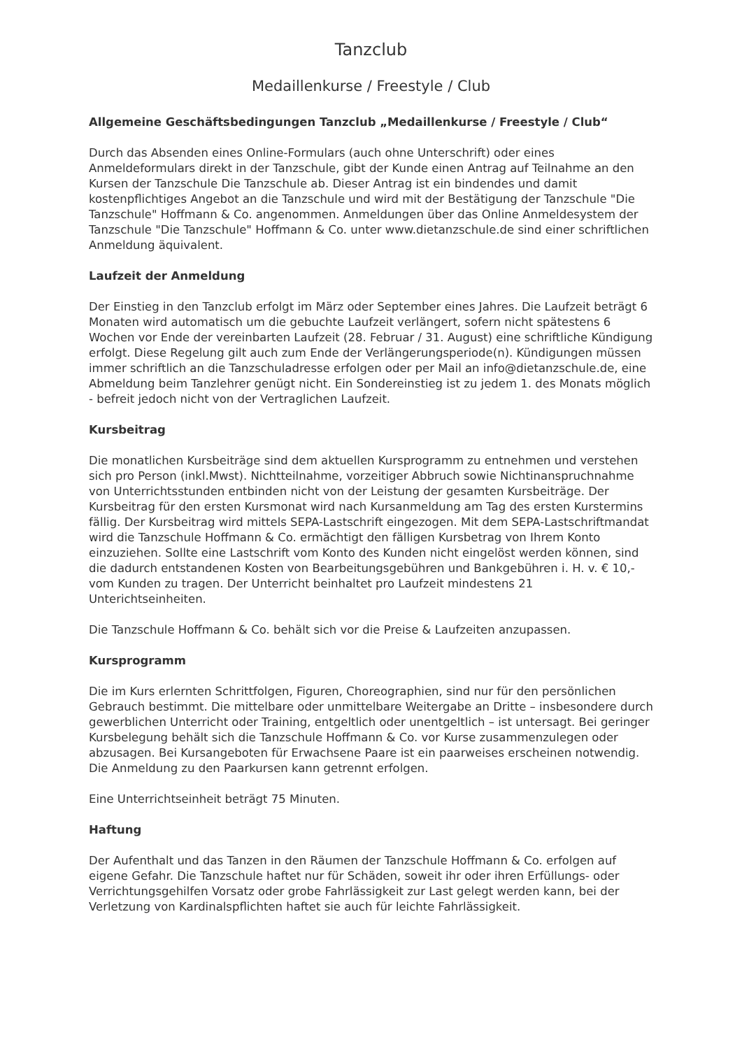Tanzclub
Medaillenkurse / Freestyle / Club
Allgemeine Geschäftsbedingungen Tanzclub „Medaillenkurse / Freestyle / Club“
Durch das Absenden eines Online-Formulars (auch ohne Unterschrift) oder eines Anmeldeformulars direkt in der Tanzschule, gibt der Kunde einen Antrag auf Teilnahme an den Kursen der Tanzschule Die Tanzschule ab. Dieser Antrag ist ein bindendes und damit kostenpflichtiges Angebot an die Tanzschule und wird mit der Bestätigung der Tanzschule "Die Tanzschule" Hoffmann & Co. angenommen. Anmeldungen über das Online Anmeldesystem der Tanzschule "Die Tanzschule" Hoffmann & Co. unter www.dietanzschule.de sind einer schriftlichen Anmeldung äquivalent.
Laufzeit der Anmeldung
Der Einstieg in den Tanzclub erfolgt im März oder September eines Jahres. Die Laufzeit beträgt 6 Monaten wird automatisch um die gebuchte Laufzeit verlängert, sofern nicht spätestens 6 Wochen vor Ende der vereinbarten Laufzeit (28. Februar / 31. August) eine schriftliche Kündigung erfolgt. Diese Regelung gilt auch zum Ende der Verlängerungsperiode(n). Kündigungen müssen immer schriftlich an die Tanzschuladresse erfolgen oder per Mail an info@dietanzschule.de, eine Abmeldung beim Tanzlehrer genügt nicht. Ein Sondereinstieg ist zu jedem 1. des Monats möglich - befreit jedoch nicht von der Vertraglichen Laufzeit.
Kursbeitrag
Die monatlichen Kursbeiträge sind dem aktuellen Kursprogramm zu entnehmen und verstehen sich pro Person (inkl.Mwst). Nichtteilnahme, vorzeitiger Abbruch sowie Nichtinanspruchnahme von Unterrichtsstunden entbinden nicht von der Leistung der gesamten Kursbeiträge. Der Kursbeitrag für den ersten Kursmonat wird nach Kursanmeldung am Tag des ersten Kurstermins fällig. Der Kursbeitrag wird mittels SEPA-Lastschrift eingezogen. Mit dem SEPA-Lastschriftmandat wird die Tanzschule Hoffmann & Co. ermächtigt den fälligen Kursbetrag von Ihrem Konto einzuziehen. Sollte eine Lastschrift vom Konto des Kunden nicht eingelöst werden können, sind die dadurch entstandenen Kosten von Bearbeitungsgebühren und Bankgebühren i. H. v. € 10,- vom Kunden zu tragen. Der Unterricht beinhaltet pro Laufzeit mindestens 21 Unterichtseinheiten.
Die Tanzschule Hoffmann & Co. behält sich vor die Preise & Laufzeiten anzupassen.
Kursprogramm
Die im Kurs erlernten Schrittfolgen, Figuren, Choreographien, sind nur für den persönlichen Gebrauch bestimmt. Die mittelbare oder unmittelbare Weitergabe an Dritte – insbesondere durch gewerblichen Unterricht oder Training, entgeltlich oder unentgeltlich – ist untersagt. Bei geringer Kursbelegung behält sich die Tanzschule Hoffmann & Co. vor Kurse zusammenzulegen oder abzusagen. Bei Kursangeboten für Erwachsene Paare ist ein paarweises erscheinen notwendig. Die Anmeldung zu den Paarkursen kann getrennt erfolgen.
Eine Unterrichtseinheit beträgt 75 Minuten.
Haftung
Der Aufenthalt und das Tanzen in den Räumen der Tanzschule Hoffmann & Co. erfolgen auf eigene Gefahr. Die Tanzschule haftet nur für Schäden, soweit ihr oder ihren Erfüllungs- oder Verrichtungsgehilfen Vorsatz oder grobe Fahrlässigkeit zur Last gelegt werden kann, bei der Verletzung von Kardinalspflichten haftet sie auch für leichte Fahrlässigkeit.